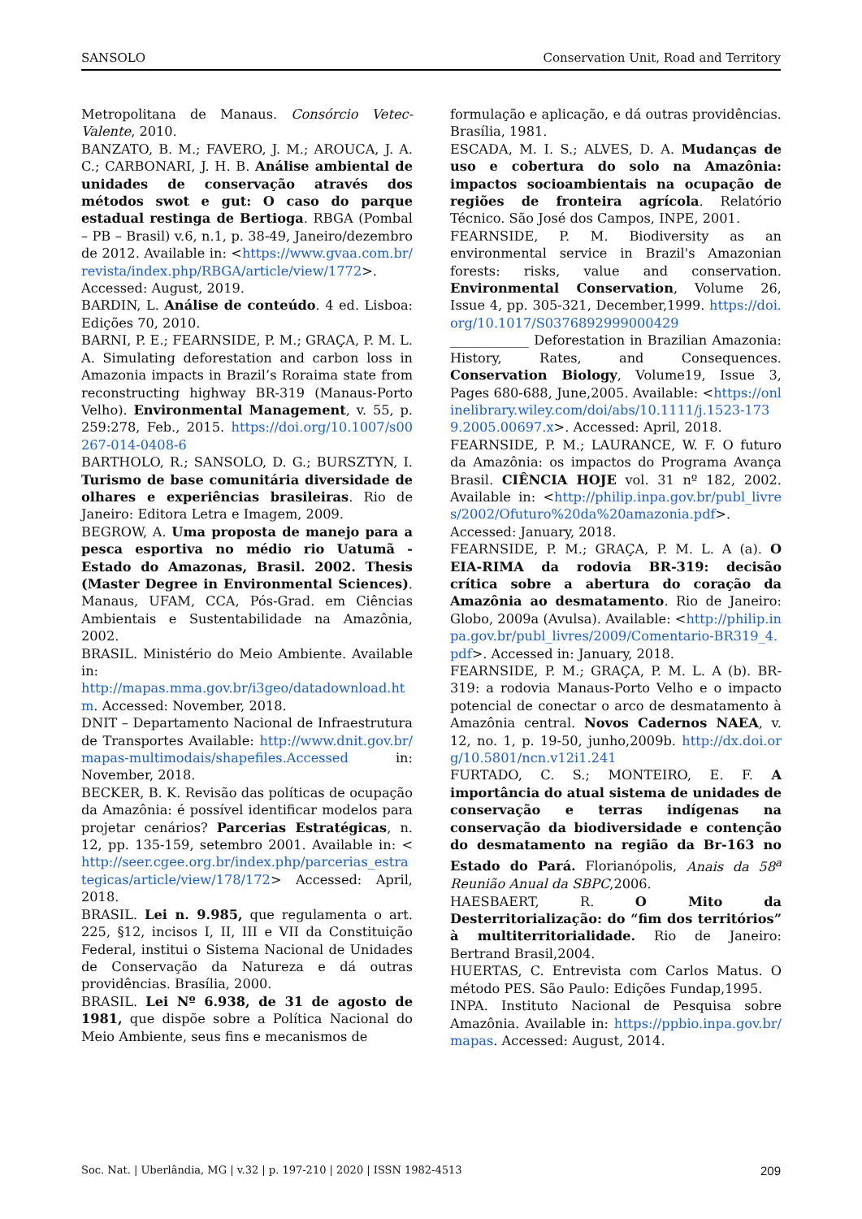SANSOLO Conservation Unit, Road and Territory
Metropolitana de Manaus. Consórcio Vetec-Valente, 2010.
BANZATO, B. M.; FAVERO, J. M.; AROUCA, J. A. C.; CARBONARI, J. H. B. Análise ambiental de unidades de conservação através dos métodos swot e gut: O caso do parque estadual restinga de Bertioga. RBGA (Pombal – PB – Brasil) v.6, n.1, p. 38-49, Janeiro/dezembro de 2012. Available in: <https://www.gvaa.com.br/revista/index.php/RBGA/article/view/1772>. Accessed: August, 2019.
BARDIN, L. Análise de conteúdo. 4 ed. Lisboa: Edições 70, 2010.
BARNI, P. E.; FEARNSIDE, P. M.; GRAÇA, P. M. L. A. Simulating deforestation and carbon loss in Amazonia impacts in Brazil’s Roraima state from reconstructing highway BR-319 (Manaus-Porto Velho). Environmental Management, v. 55, p. 259:278, Feb., 2015. https://doi.org/10.1007/s00267-014-0408-6
BARTHOLO, R.; SANSOLO, D. G.; BURSZTYN, I. Turismo de base comunitária diversidade de olhares e experiências brasileiras. Rio de Janeiro: Editora Letra e Imagem, 2009.
BEGROW, A. Uma proposta de manejo para a pesca esportiva no médio rio Uatumã - Estado do Amazonas, Brasil. 2002. Thesis (Master Degree in Environmental Sciences). Manaus, UFAM, CCA, Pós-Grad. em Ciências Ambientais e Sustentabilidade na Amazônia, 2002.
BRASIL. Ministério do Meio Ambiente. Available in:
http://mapas.mma.gov.br/i3geo/datadownload.htm. Accessed: November, 2018.
DNIT – Departamento Nacional de Infraestrutura de Transportes Available: http://www.dnit.gov.br/mapas-multimodais/shapefiles.Accessed in: November, 2018.
BECKER, B. K. Revisão das políticas de ocupação da Amazônia: é possível identificar modelos para projetar cenários? Parcerias Estratégicas, n. 12, pp. 135-159, setembro 2001. Available in: < http://seer.cgee.org.br/index.php/parcerias_estrategicas/article/view/178/172> Accessed: April, 2018.
BRASIL. Lei n. 9.985, que regulamenta o art. 225, §12, incisos I, II, III e VII da Constituição Federal, institui o Sistema Nacional de Unidades de Conservação da Natureza e dá outras providências. Brasília, 2000.
BRASIL. Lei Nº 6.938, de 31 de agosto de 1981, que dispõe sobre a Política Nacional do Meio Ambiente, seus fins e mecanismos de
formulação e aplicação, e dá outras providências. Brasília, 1981.
ESCADA, M. I. S.; ALVES, D. A. Mudanças de uso e cobertura do solo na Amazônia: impactos socioambientais na ocupação de regiões de fronteira agrícola. Relatório Técnico. São José dos Campos, INPE, 2001.
FEARNSIDE, P. M. Biodiversity as an environmental service in Brazil's Amazonian forests: risks, value and conservation. Environmental Conservation, Volume 26, Issue 4, pp. 305-321, December,1999. https://doi.org/10.1017/S0376892999000429
____________ Deforestation in Brazilian Amazonia: History, Rates, and Consequences. Conservation Biology, Volume19, Issue 3, Pages 680-688, June,2005. Available: <https://onlinelibrary.wiley.com/doi/abs/10.1111/j.1523-1739.2005.00697.x>. Accessed: April, 2018.
FEARNSIDE, P. M.; LAURANCE, W. F. O futuro da Amazônia: os impactos do Programa Avança Brasil. CIÊNCIA HOJE vol. 31 nº 182, 2002. Available in: <http://philip.inpa.gov.br/publ_livres/2002/Ofuturo%20da%20amazonia.pdf>. Accessed: January, 2018.
FEARNSIDE, P. M.; GRAÇA, P. M. L. A (a). O EIA-RIMA da rodovia BR-319: decisão crítica sobre a abertura do coração da Amazônia ao desmatamento. Rio de Janeiro: Globo, 2009a (Avulsa). Available: <http://philip.inpa.gov.br/publ_livres/2009/Comentario-BR319_4.pdf>. Accessed in: January, 2018.
FEARNSIDE, P. M.; GRAÇA, P. M. L. A (b). BR-319: a rodovia Manaus-Porto Velho e o impacto potencial de conectar o arco de desmatamento à Amazônia central. Novos Cadernos NAEA, v. 12, no. 1, p. 19-50, junho,2009b. http://dx.doi.org/10.5801/ncn.v12i1.241
FURTADO, C. S.; MONTEIRO, E. F. A importância do atual sistema de unidades de conservação e terras indígenas na conservação da biodiversidade e contenção do desmatamento na região da Br-163 no Estado do Pará. Florianópolis, Anais da 58<sup>a</sup> Reunião Anual da SBPC,2006.
HAESBAERT, R. O Mito da Desterritorialização: do “fim dos territórios” à multiterritorialidade. Rio de Janeiro: Bertrand Brasil,2004.
HUERTAS, C. Entrevista com Carlos Matus. O método PES. São Paulo: Edições Fundap,1995.
INPA. Instituto Nacional de Pesquisa sobre Amazônia. Available in: https://ppbio.inpa.gov.br/mapas. Accessed: August, 2014.
Soc. Nat. | Uberlândia, MG | v.32 | p. 197-210 | 2020 | ISSN 1982-4513 209